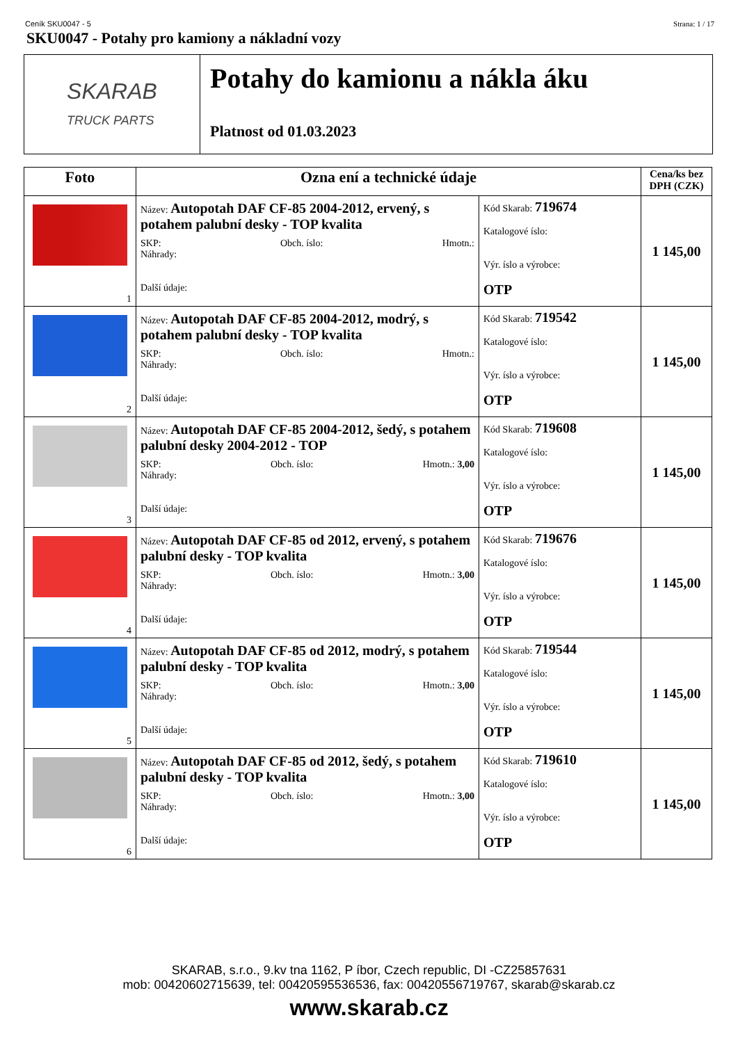Ceník SKU0047 - 5 Strana: 1 / 17
SKU0047 - Potahy pro kamiony a nákladní vozy
SKARAB
TRUCK PARTS
Potahy do kamionu a nákla áku
Platnost od 01.03.2023
| Foto | Ozna ení a technické údaje | | Cena/ks bez DPH (CZK) |
| --- | --- | --- | --- |
| 1 | Název: Autopotah DAF CF-85 2004-2012, ervený, s potahem palubní desky - TOP kvalita SKP: Obch. íslo: Hmotn.: Náhrady: Další údaje: | Kód Skarab: 719674 Katalogové íslo: Výr. íslo a výrobce: OTP | 1 145,00 |
| 2 | Název: Autopotah DAF CF-85 2004-2012, modrý, s potahem palubní desky - TOP kvalita SKP: Obch. íslo: Hmotn.: Náhrady: Další údaje: | Kód Skarab: 719542 Katalogové íslo: Výr. íslo a výrobce: OTP | 1 145,00 |
| 3 | Název: Autopotah DAF CF-85 2004-2012, šedý, s potahem palubní desky 2004-2012 - TOP SKP: Obch. íslo: Hmotn.: 3,00 Náhrady: Další údaje: | Kód Skarab: 719608 Katalogové íslo: Výr. íslo a výrobce: OTP | 1 145,00 |
| 4 | Název: Autopotah DAF CF-85 od 2012, ervený, s potahem palubní desky - TOP kvalita SKP: Obch. íslo: Hmotn.: 3,00 Náhrady: Další údaje: | Kód Skarab: 719676 Katalogové íslo: Výr. íslo a výrobce: OTP | 1 145,00 |
| 5 | Název: Autopotah DAF CF-85 od 2012, modrý, s potahem palubní desky - TOP kvalita SKP: Obch. íslo: Hmotn.: 3,00 Náhrady: Další údaje: | Kód Skarab: 719544 Katalogové íslo: Výr. íslo a výrobce: OTP | 1 145,00 |
| 6 | Název: Autopotah DAF CF-85 od 2012, šedý, s potahem palubní desky - TOP kvalita SKP: Obch. íslo: Hmotn.: 3,00 Náhrady: Další údaje: | Kód Skarab: 719610 Katalogové íslo: Výr. íslo a výrobce: OTP | 1 145,00 |
SKARAB, s.r.o., 9.kv tna 1162, P íbor, Czech republic, DI -CZ25857631
mob: 00420602715639, tel: 00420595536536, fax: 00420556719767, skarab@skarab.cz
www.skarab.cz